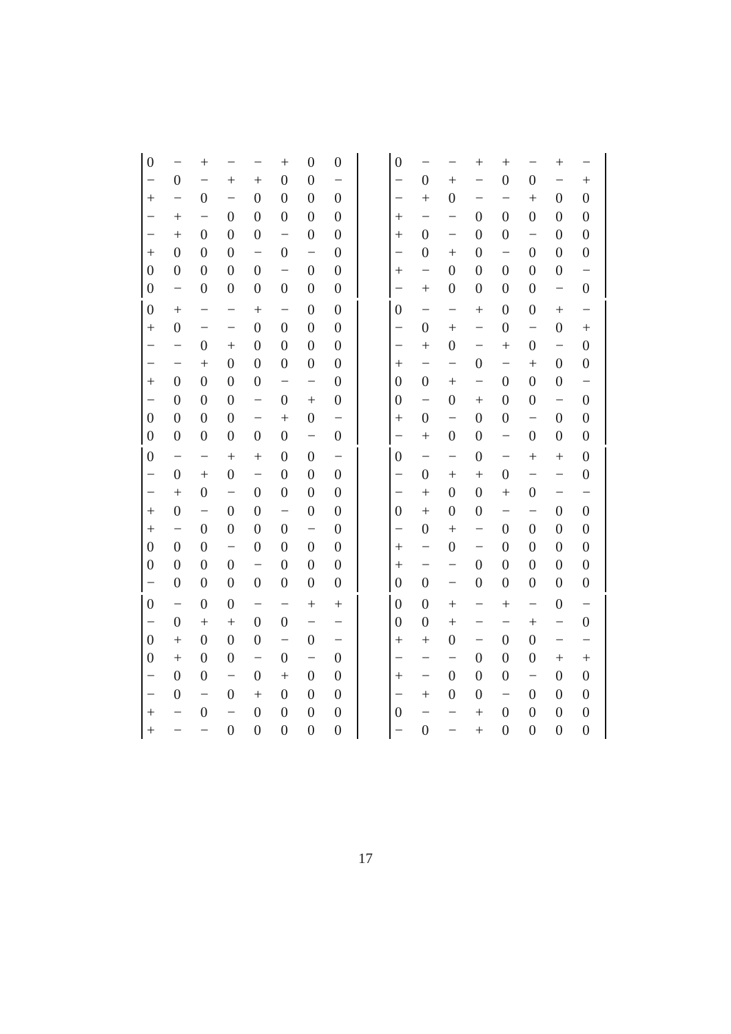| 0 | − | + | − | − | + | 0 | 0 |
| − | 0 | − | + | + | 0 | 0 | − |
| + | − | 0 | − | 0 | 0 | 0 | 0 |
| − | + | − | 0 | 0 | 0 | 0 | 0 |
| − | + | 0 | 0 | 0 | − | 0 | 0 |
| + | 0 | 0 | 0 | − | 0 | − | 0 |
| 0 | 0 | 0 | 0 | 0 | − | 0 | 0 |
| 0 | − | 0 | 0 | 0 | 0 | 0 | 0 |
| 0 | − | − | + | + | − | + | − |
| − | 0 | + | − | 0 | 0 | − | + |
| − | + | 0 | − | − | + | 0 | 0 |
| + | − | − | 0 | 0 | 0 | 0 | 0 |
| + | 0 | − | 0 | 0 | − | 0 | 0 |
| − | 0 | + | 0 | − | 0 | 0 | 0 |
| + | − | 0 | 0 | 0 | 0 | 0 | − |
| − | + | 0 | 0 | 0 | 0 | − | 0 |
| 0 | + | − | − | + | − | 0 | 0 |
| + | 0 | − | − | 0 | 0 | 0 | 0 |
| − | − | 0 | + | 0 | 0 | 0 | 0 |
| − | − | + | 0 | 0 | 0 | 0 | 0 |
| + | 0 | 0 | 0 | 0 | − | − | 0 |
| − | 0 | 0 | 0 | − | 0 | + | 0 |
| 0 | 0 | 0 | 0 | − | + | 0 | − |
| 0 | 0 | 0 | 0 | 0 | 0 | − | 0 |
| 0 | − | − | + | 0 | 0 | + | − |
| − | 0 | + | − | 0 | − | 0 | + |
| − | + | 0 | − | + | 0 | − | 0 |
| + | − | − | 0 | − | + | 0 | 0 |
| 0 | 0 | + | − | 0 | 0 | 0 | − |
| 0 | − | 0 | + | 0 | 0 | − | 0 |
| + | 0 | − | 0 | 0 | − | 0 | 0 |
| − | + | 0 | 0 | − | 0 | 0 | 0 |
| 0 | − | − | + | + | 0 | 0 | − |
| − | 0 | + | 0 | − | 0 | 0 | 0 |
| − | + | 0 | − | 0 | 0 | 0 | 0 |
| + | 0 | − | 0 | 0 | − | 0 | 0 |
| + | − | 0 | 0 | 0 | 0 | − | 0 |
| 0 | 0 | 0 | − | 0 | 0 | 0 | 0 |
| 0 | 0 | 0 | 0 | − | 0 | 0 | 0 |
| − | 0 | 0 | 0 | 0 | 0 | 0 | 0 |
| 0 | − | − | 0 | − | + | + | 0 |
| − | 0 | + | + | 0 | − | − | 0 |
| − | + | 0 | 0 | + | 0 | − | − |
| 0 | + | 0 | 0 | − | − | 0 | 0 |
| − | 0 | + | − | 0 | 0 | 0 | 0 |
| + | − | 0 | − | 0 | 0 | 0 | 0 |
| + | − | − | 0 | 0 | 0 | 0 | 0 |
| 0 | 0 | − | 0 | 0 | 0 | 0 | 0 |
| 0 | − | 0 | 0 | − | − | + | + |
| − | 0 | + | + | 0 | 0 | − | − |
| 0 | + | 0 | 0 | 0 | − | 0 | − |
| 0 | + | 0 | 0 | − | 0 | − | 0 |
| − | 0 | 0 | − | 0 | + | 0 | 0 |
| − | 0 | − | 0 | + | 0 | 0 | 0 |
| + | − | 0 | − | 0 | 0 | 0 | 0 |
| + | − | − | 0 | 0 | 0 | 0 | 0 |
| 0 | 0 | + | − | + | − | 0 | − |
| 0 | 0 | + | − | − | + | − | 0 |
| + | + | 0 | − | 0 | 0 | − | − |
| − | − | − | 0 | 0 | 0 | + | + |
| + | − | 0 | 0 | 0 | − | 0 | 0 |
| − | + | 0 | 0 | − | 0 | 0 | 0 |
| 0 | − | − | + | 0 | 0 | 0 | 0 |
| − | 0 | − | + | 0 | 0 | 0 | 0 |
17